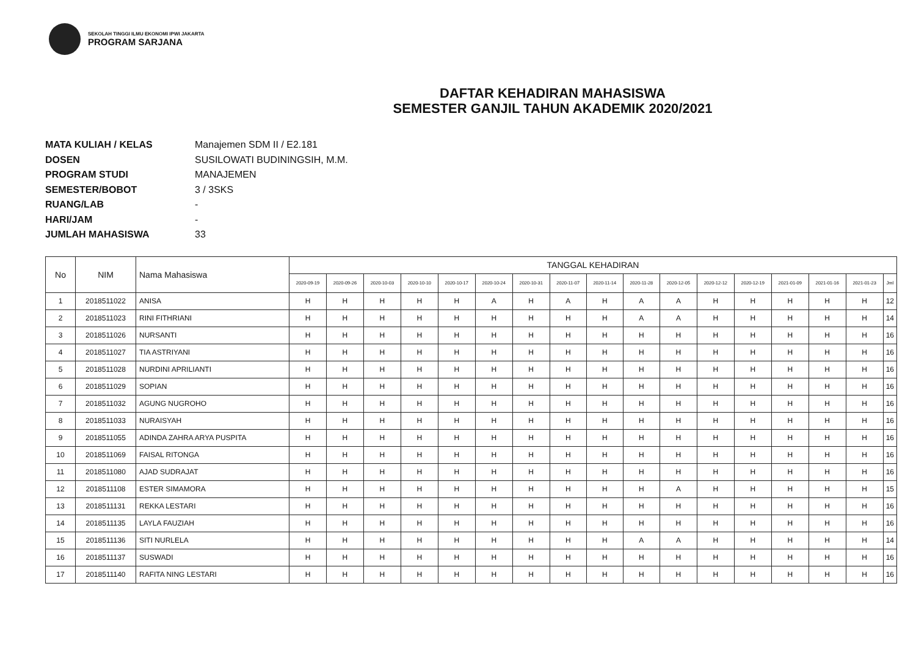SEKOLAH TINGGI ILMU EKONOMI IPWI JAKARTA
PROGRAM SARJANA
DAFTAR KEHADIRAN MAHASISWA
SEMESTER GANJIL TAHUN AKADEMIK 2020/2021
MATA KULIAH / KELAS Manajemen SDM II / E2.181
DOSEN SUSILOWATI BUDININGSIH, M.M.
PROGRAM STUDI MANAJEMEN
SEMESTER/BOBOT 3 / 3SKS
RUANG/LAB -
HARI/JAM -
JUMLAH MAHASISWA 33
| No | NIM | Nama Mahasiswa | TANGGAL KEHADIRAN | | | | | | | | | | | | | | | | |
| --- | --- | --- | --- | --- | --- | --- | --- | --- | --- | --- | --- | --- | --- | --- | --- | --- | --- | --- | --- |
| | | | 2020-09-19 | 2020-09-26 | 2020-10-03 | 2020-10-10 | 2020-10-17 | 2020-10-24 | 2020-10-31 | 2020-11-07 | 2020-11-14 | 2020-11-28 | 2020-12-05 | 2020-12-12 | 2020-12-19 | 2021-01-09 | 2021-01-16 | 2021-01-23 | Jml |
| 1 | 2018511022 | ANISA | H | H | H | H | H | A | H | A | H | A | A | H | H | H | H | H | 12 |
| 2 | 2018511023 | RINI FITHRIANI | H | H | H | H | H | H | H | H | H | A | A | H | H | H | H | H | 14 |
| 3 | 2018511026 | NURSANTI | H | H | H | H | H | H | H | H | H | H | H | H | H | H | H | H | 16 |
| 4 | 2018511027 | TIA ASTRIYANI | H | H | H | H | H | H | H | H | H | H | H | H | H | H | H | H | 16 |
| 5 | 2018511028 | NURDINI APRILIANTI | H | H | H | H | H | H | H | H | H | H | H | H | H | H | H | H | 16 |
| 6 | 2018511029 | SOPIAN | H | H | H | H | H | H | H | H | H | H | H | H | H | H | H | H | 16 |
| 7 | 2018511032 | AGUNG NUGROHO | H | H | H | H | H | H | H | H | H | H | H | H | H | H | H | H | 16 |
| 8 | 2018511033 | NURAISYAH | H | H | H | H | H | H | H | H | H | H | H | H | H | H | H | H | 16 |
| 9 | 2018511055 | ADINDA ZAHRA ARYA PUSPITA | H | H | H | H | H | H | H | H | H | H | H | H | H | H | H | H | 16 |
| 10 | 2018511069 | FAISAL RITONGA | H | H | H | H | H | H | H | H | H | H | H | H | H | H | H | H | 16 |
| 11 | 2018511080 | AJAD SUDRAJAT | H | H | H | H | H | H | H | H | H | H | H | H | H | H | H | H | 16 |
| 12 | 2018511108 | ESTER SIMAMORA | H | H | H | H | H | H | H | H | H | H | A | H | H | H | H | H | 15 |
| 13 | 2018511131 | REKKA LESTARI | H | H | H | H | H | H | H | H | H | H | H | H | H | H | H | H | 16 |
| 14 | 2018511135 | LAYLA FAUZIAH | H | H | H | H | H | H | H | H | H | H | H | H | H | H | H | H | 16 |
| 15 | 2018511136 | SITI NURLELA | H | H | H | H | H | H | H | H | H | A | A | H | H | H | H | H | 14 |
| 16 | 2018511137 | SUSWADI | H | H | H | H | H | H | H | H | H | H | H | H | H | H | H | H | 16 |
| 17 | 2018511140 | RAFITA NING LESTARI | H | H | H | H | H | H | H | H | H | H | H | H | H | H | H | H | 16 |